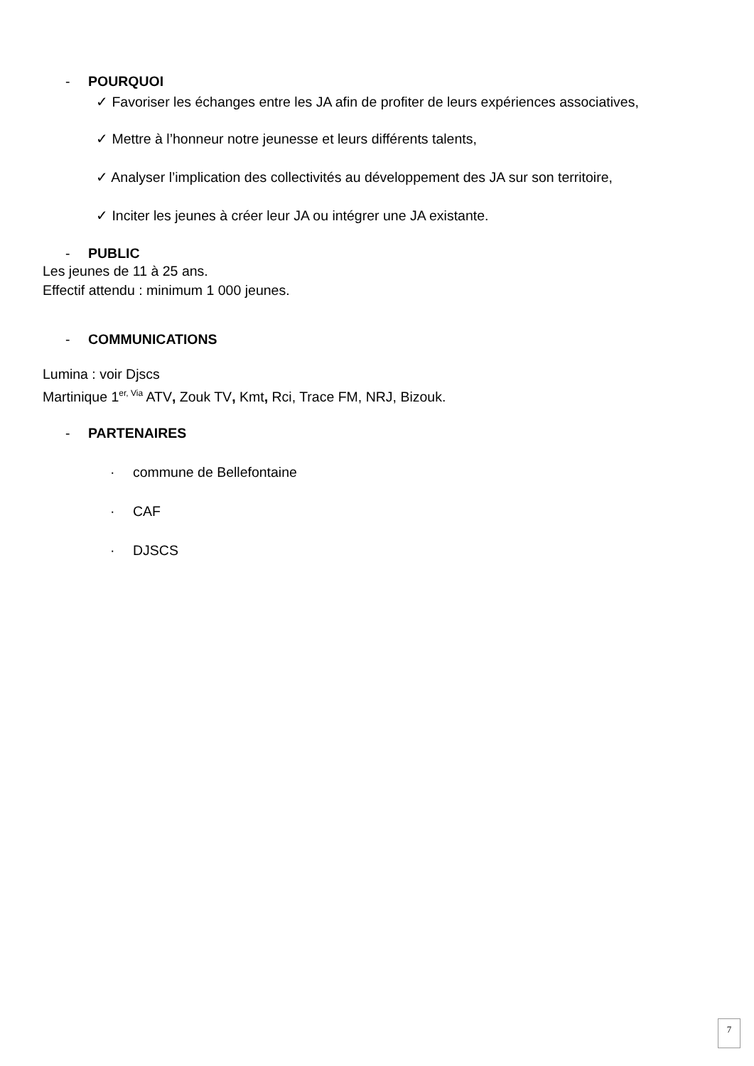- POURQUOI
✓ Favoriser les échanges entre les JA afin de profiter de leurs expériences associatives,
✓ Mettre à l’honneur notre jeunesse et leurs différents talents,
✓ Analyser l’implication des collectivités au développement des JA sur son territoire,
✓ Inciter les jeunes à créer leur JA ou intégrer une JA existante.
- PUBLIC
Les jeunes de 11 à 25 ans.
Effectif attendu : minimum 1 000 jeunes.
- COMMUNICATIONS
Lumina : voir Djscs
Martinique 1<sup>er, Via</sup> ATV, Zouk TV, Kmt, Rci, Trace FM, NRJ, Bizouk.
- PARTENAIRES
· commune de Bellefontaine
· CAF
· DJSCS
7